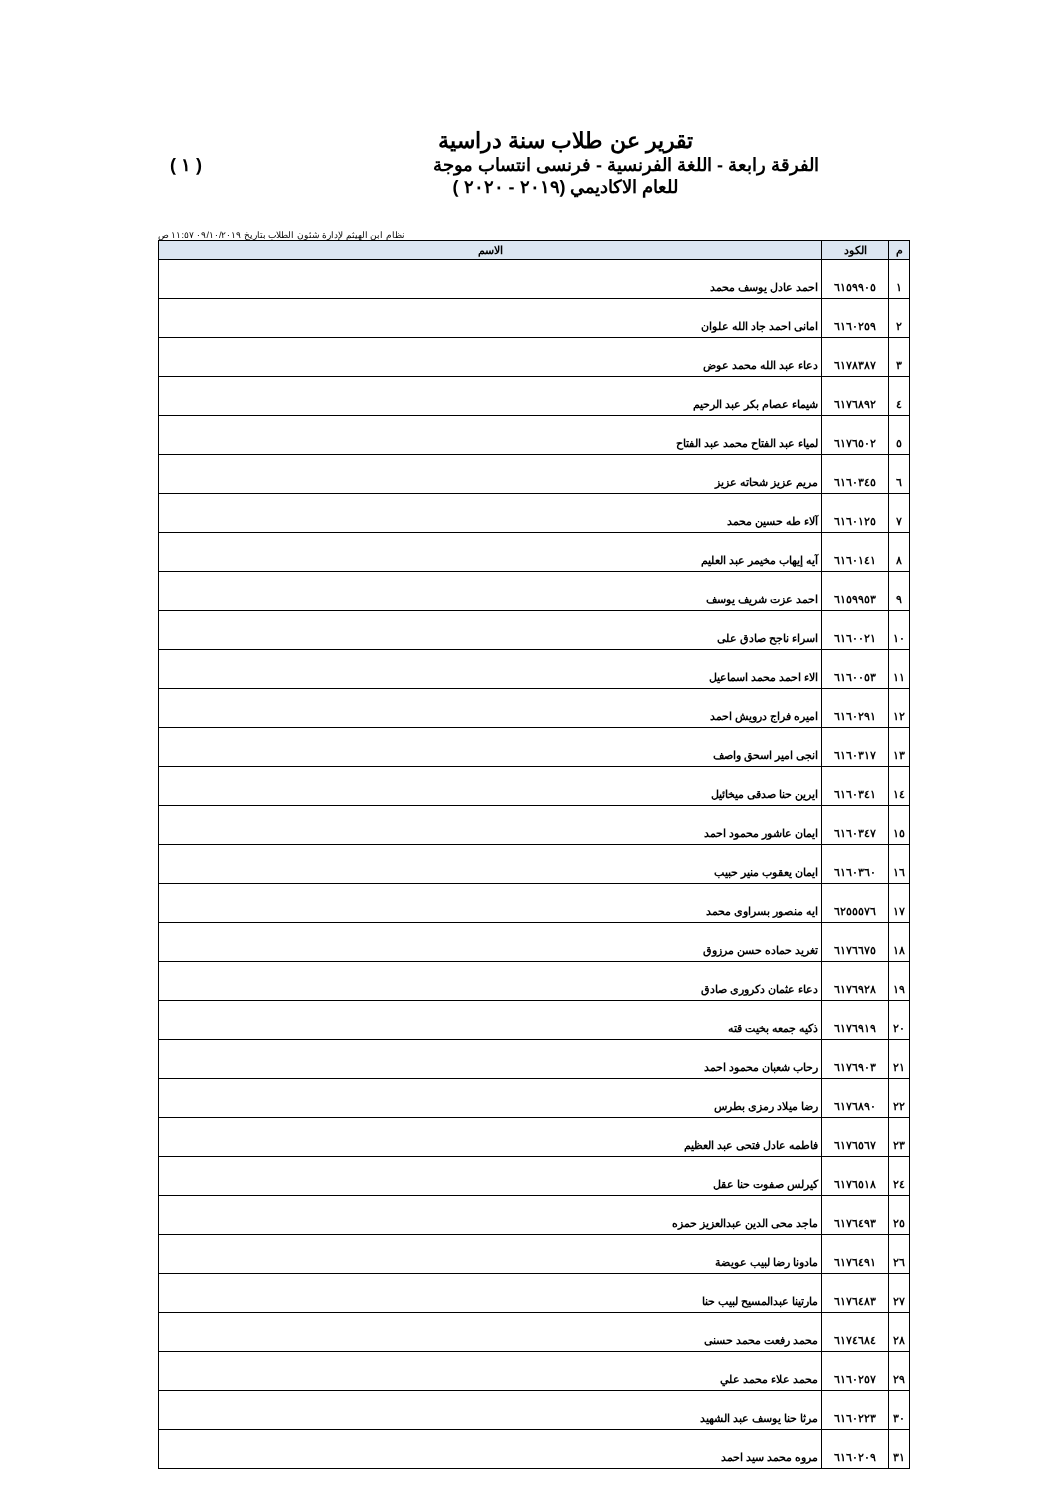تقرير عن طلاب سنة دراسية
الفرقة رابعة - اللغة الفرنسية - فرنسى انتساب موجة ( ١ )
للعام الاكاديمي (٢٠١٩ - ٢٠٢٠ )
نظام ابن الهيثم لإدارة شئون الطلاب بتاريخ ٠٩/١٠/٢٠١٩ ١١:٥٧ ص
| م | الكود | الاسم |
| --- | --- | --- |
| ١ | ٦١٥٩٩٠٥ | احمد عادل يوسف محمد |
| ٢ | ٦١٦٠٢٥٩ | امانى احمد جاد الله علوان |
| ٣ | ٦١٧٨٣٨٧ | دعاء عبد الله محمد عوض |
| ٤ | ٦١٧٦٨٩٢ | شيماء عصام بكر عبد الرحيم |
| ٥ | ٦١٧٦٥٠٢ | لمياء عبد الفتاح محمد عبد الفتاح |
| ٦ | ٦١٦٠٣٤٥ | مريم عزيز شحاته عزيز |
| ٧ | ٦١٦٠١٢٥ | آلاء طه حسين محمد |
| ٨ | ٦١٦٠١٤١ | آيه إيهاب مخيمر عبد العليم |
| ٩ | ٦١٥٩٩٥٣ | احمد عزت شريف يوسف |
| ١٠ | ٦١٦٠٠٢١ | اسراء ناجح صادق على |
| ١١ | ٦١٦٠٠٥٣ | الاء احمد محمد اسماعيل |
| ١٢ | ٦١٦٠٢٩١ | اميره فراج درويش احمد |
| ١٣ | ٦١٦٠٣١٧ | انجى امير اسحق واصف |
| ١٤ | ٦١٦٠٣٤١ | ايرين حنا صدقى ميخائيل |
| ١٥ | ٦١٦٠٣٤٧ | ايمان عاشور محمود احمد |
| ١٦ | ٦١٦٠٣٦٠ | ايمان يعقوب منير حبيب |
| ١٧ | ٦٢٥٥٥٧٦ | ايه منصور بسراوى محمد |
| ١٨ | ٦١٧٦٦٧٥ | تغريد حماده حسن مرزوق |
| ١٩ | ٦١٧٦٩٢٨ | دعاء عثمان دكرورى صادق |
| ٢٠ | ٦١٧٦٩١٩ | ذكيه جمعه بخيت قته |
| ٢١ | ٦١٧٦٩٠٣ | رحاب شعبان محمود احمد |
| ٢٢ | ٦١٧٦٨٩٠ | رضا ميلاد رمزى بطرس |
| ٢٣ | ٦١٧٦٥٦٧ | فاطمه عادل فتحى عبد العظيم |
| ٢٤ | ٦١٧٦٥١٨ | كيرلس صفوت حنا عقل |
| ٢٥ | ٦١٧٦٤٩٣ | ماجد محى الدين عبدالعزيز حمزه |
| ٢٦ | ٦١٧٦٤٩١ | مادونا رضا لبيب عويضة |
| ٢٧ | ٦١٧٦٤٨٣ | مارتينا عبدالمسيح لبيب حنا |
| ٢٨ | ٦١٧٤٦٨٤ | محمد رفعت محمد حسنى |
| ٢٩ | ٦١٦٠٢٥٧ | محمد علاء محمد علي |
| ٣٠ | ٦١٦٠٢٢٣ | مرثا حنا يوسف عبد الشهيد |
| ٣١ | ٦١٦٠٢٠٩ | مروه محمد سيد احمد |